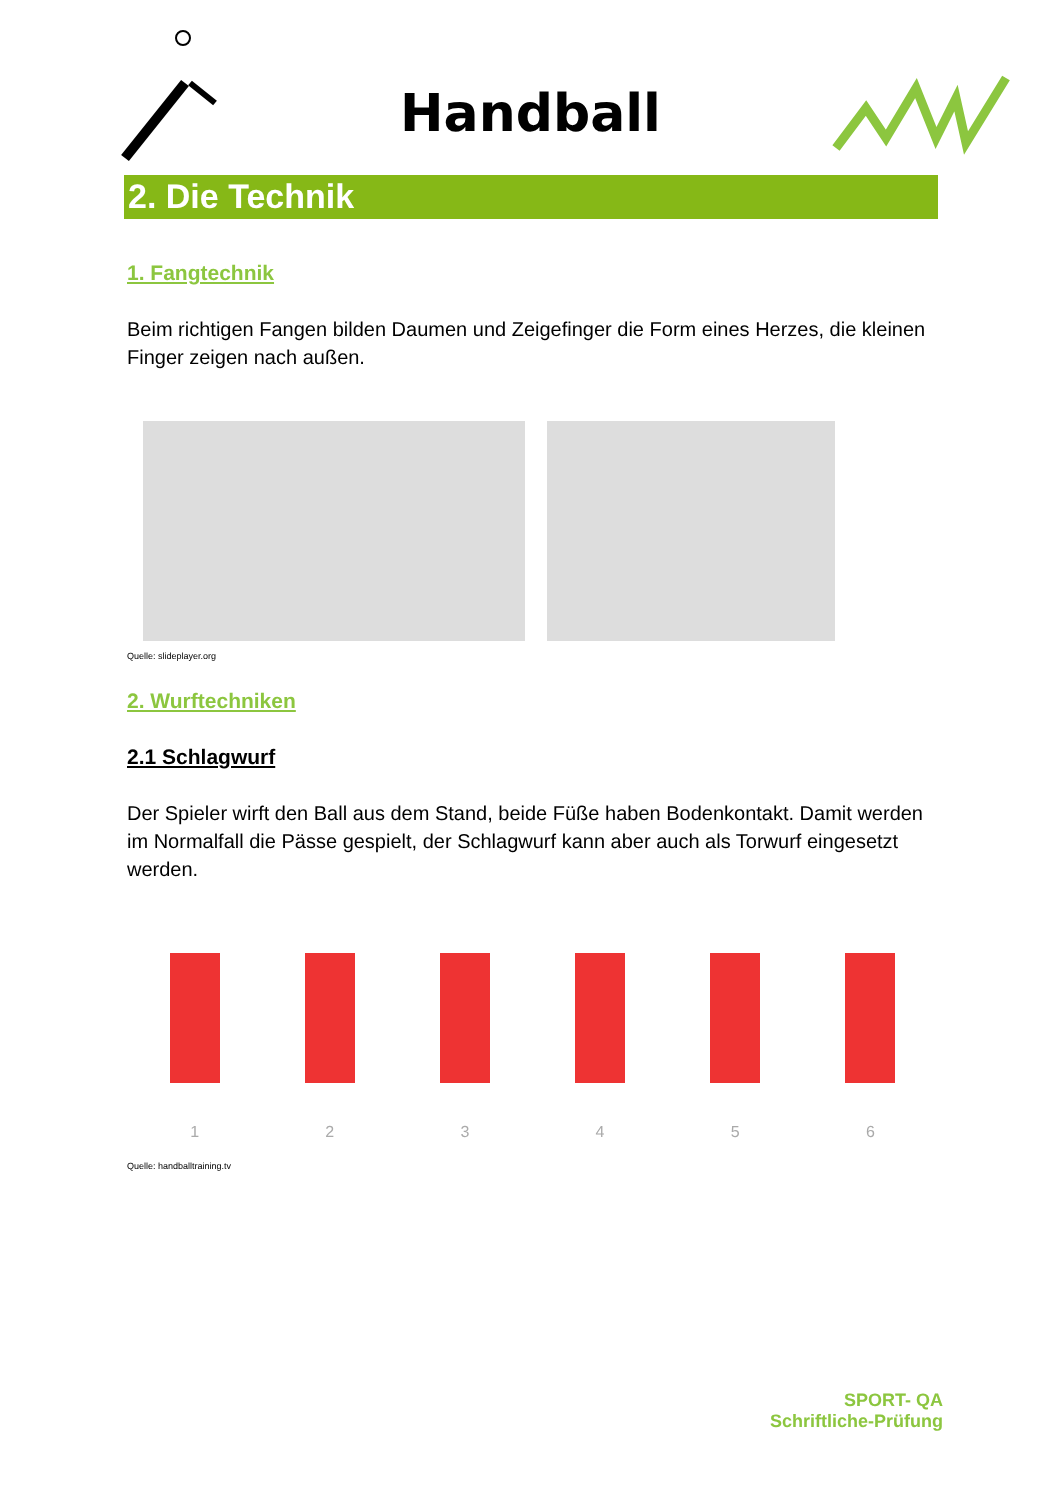Handball
2. Die Technik
1. Fangtechnik
Beim richtigen Fangen bilden Daumen und Zeigefinger die Form eines Herzes, die kleinen Finger zeigen nach außen.
Quelle: slideplayer.org
2. Wurftechniken
2.1 Schlagwurf
Der Spieler wirft den Ball aus dem Stand, beide Füße haben Bodenkontakt. Damit werden im Normalfall die Pässe gespielt, der Schlagwurf kann aber auch als Torwurf eingesetzt werden.
1 2 3 4 5 6
Quelle: handballtraining.tv
SPORT- QA
Schriftliche-Prüfung